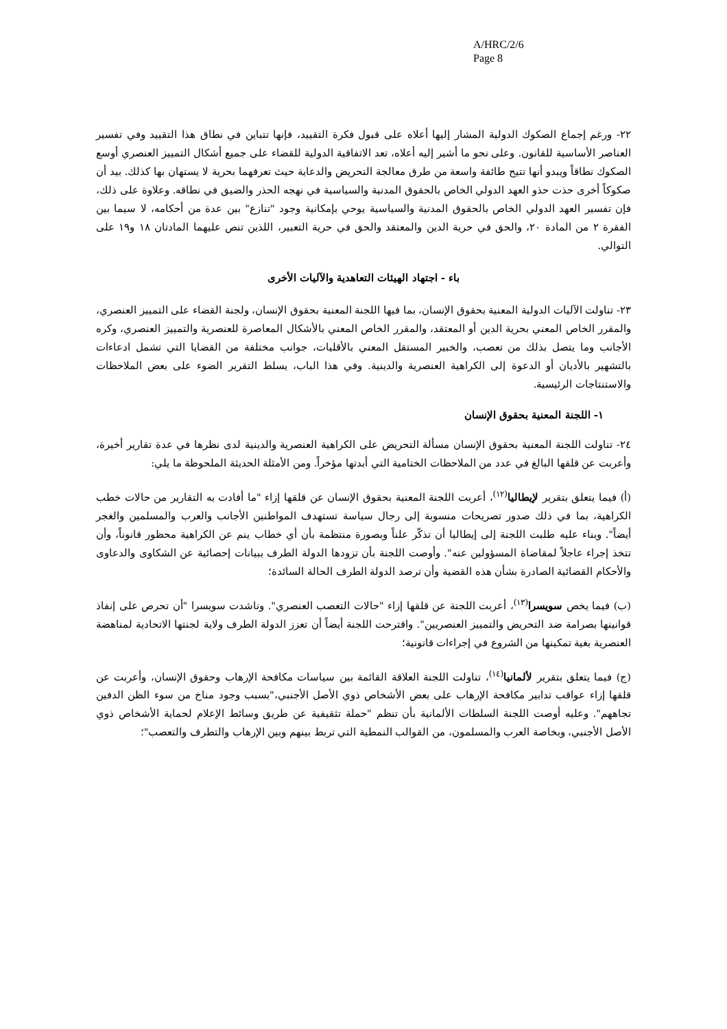A/HRC/2/6
Page 8
٢٢- ورغم إجماع الصكوك الدولية المشار إليها أعلاه على قبول فكرة التقييد، فإنها تتباين في نطاق هذا التقييد وفي تفسير العناصر الأساسية للقانون. وعلى نحو ما أشير إليه أعلاه، تعد الاتفاقية الدولية للقضاء على جميع أشكال التمييز العنصري أوسع الصكوك نطاقاً ويبدو أنها تتيح طائفة واسعة من طرق معالجة التحريض والدعاية حيث تعرفهما بحرية لا يستهان بها كذلك. بيد أن صكوكاً أخرى حذت حذو العهد الدولي الخاص بالحقوق المدنية والسياسية في نهجه الحذر والضيق في نطاقه. وعلاوة على ذلك، فإن تفسير العهد الدولي الخاص بالحقوق المدنية والسياسية يوحي بإمكانية وجود "تنازع" بين عدة من أحكامه، لا سيما بين الفقرة ٢ من المادة ٢٠، والحق في حرية الدين والمعتقد والحق في حرية التعبير، اللذين تنص عليهما المادتان ١٨ و١٩ على التوالي.
باء - اجتهاد الهيئات التعاهدية والآليات الأخرى
٢٣- تناولت الآليات الدولية المعنية بحقوق الإنسان، بما فيها اللجنة المعنية بحقوق الإنسان، ولجنة القضاء على التمييز العنصري، والمقرر الخاص المعني بحرية الدين أو المعتقد، والمقرر الخاص المعني بالأشكال المعاصرة للعنصرية والتمييز العنصري، وكره الأجانب وما يتصل بذلك من تعصب، والخبير المستقل المعني بالأقليات، جوانب مختلفة من القضايا التي تشمل ادعاءات بالتشهير بالأديان أو الدعوة إلى الكراهية العنصرية والدينية. وفي هذا الباب، يسلط التقرير الضوء على بعض الملاحظات والاستنتاجات الرئيسية.
١- اللجنة المعنية بحقوق الإنسان
٢٤- تناولت اللجنة المعنية بحقوق الإنسان مسألة التحريض على الكراهية العنصرية والدينية لدى نظرها في عدة تقارير أخيرة، وأعربت عن قلقها البالغ في عدد من الملاحظات الختامية التي أبدتها مؤخراً. ومن الأمثلة الحديثة الملحوظة ما يلي:
(أ) فيما يتعلق بتقرير لإيطاليا<sup>(١٢)</sup>، أعربت اللجنة المعنية بحقوق الإنسان عن قلقها إزاء "ما أفادت به التقارير من حالات خطب الكراهية، بما في ذلك صدور تصريحات منسوبة إلى رجال سياسة تستهدف المواطنين الأجانب والعرب والمسلمين والغجر أيضاً". وبناء عليه طلبت اللجنة إلى إيطاليا أن تذكّر علناً وبصورة منتظمة بأن أي خطاب ينم عن الكراهية محظور قانوناً، وأن تتخذ إجراء عاجلاً لمقاضاة المسؤولين عنه". وأوصت اللجنة بأن تزودها الدولة الطرف ببيانات إحصائية عن الشكاوى والدعاوى والأحكام القضائية الصادرة بشأن هذه القضية وأن ترصد الدولة الطرف الحالة السائدة؛
(ب) فيما يخص سويسرا<sup>(١٣)</sup>، أعربت اللجنة عن قلقها إزاء "حالات التعصب العنصري". وناشدت سويسرا "أن تحرص على إنفاذ قوانينها بصرامة ضد التحريض والتمييز العنصريين". واقترحت اللجنة أيضاً أن تعزز الدولة الطرف ولاية لجنتها الاتحادية لمناهضة العنصرية بغية تمكينها من الشروع في إجراءات قانونية؛
(ج) فيما يتعلق بتقرير لألمانيا<sup>(١٤)</sup>، تناولت اللجنة العلاقة القائمة بين سياسات مكافحة الإرهاب وحقوق الإنسان، وأعربت عن قلقها إزاء عواقب تدابير مكافحة الإرهاب على بعض الأشخاص ذوي الأصل الأجنبي،"بسبب وجود مناخ من سوء الظن الدفين تجاههم". وعليه أوصت اللجنة السلطات الألمانية بأن تنظم "حملة تثقيفية عن طريق وسائط الإعلام لحماية الأشخاص ذوي الأصل الأجنبي، وبخاصة العرب والمسلمون، من القوالب النمطية التي تربط بينهم وبين الإرهاب والتطرف والتعصب"؛